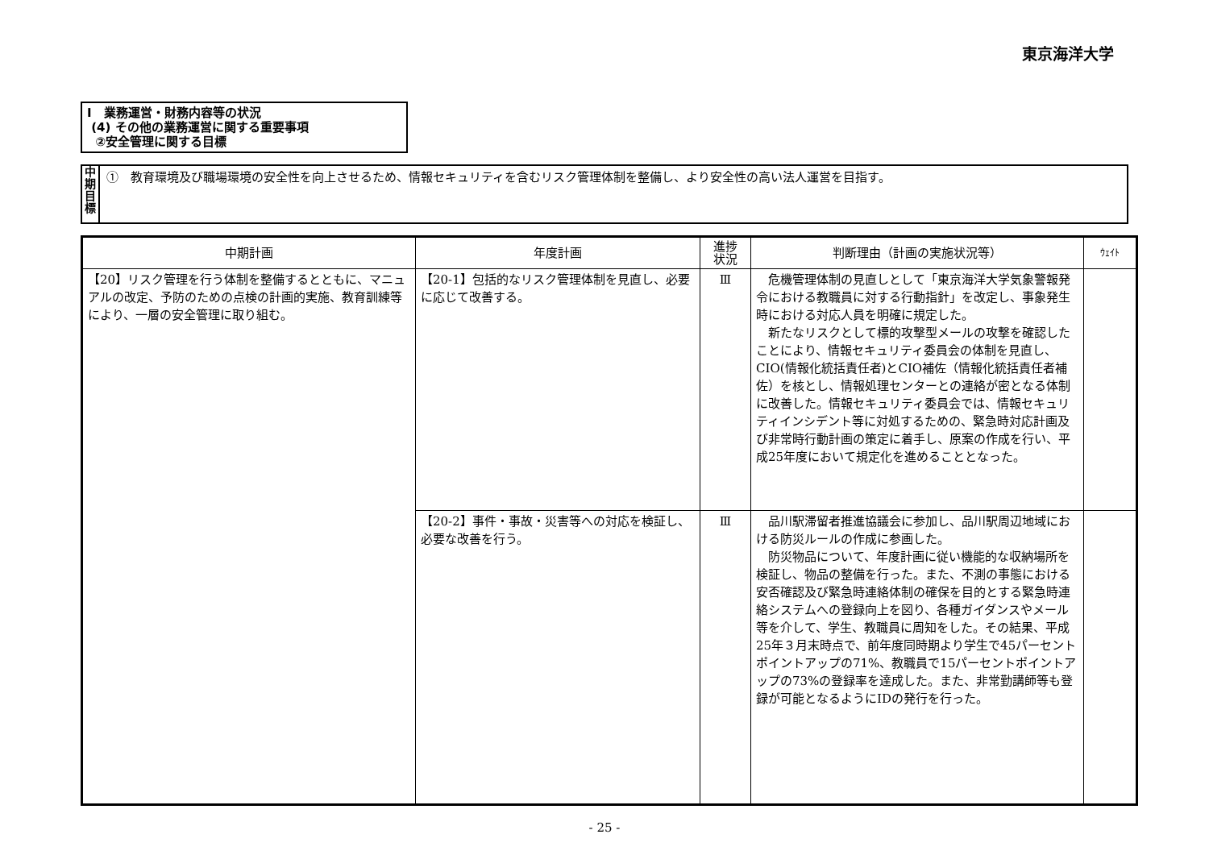東京海洋大学
Ⅰ　業務運営・財務内容等の状況
(4) その他の業務運営に関する重要事項
②安全管理に関する目標
中
期
目
標
①　教育環境及び職場環境の安全性を向上させるため、情報セキュリティを含むリスク管理体制を整備し、より安全性の高い法人運営を目指す。
| 中期計画 | 年度計画 | 進捗 状況 | 判断理由（計画の実施状況等） | ｳｪｲﾄ |
| --- | --- | --- | --- | --- |
| 【20】リスク管理を行う体制を整備するとともに、マニュアルの改定、予防のための点検の計画的実施、教育訓練等により、一層の安全管理に取り組む。 | 【20-1】包括的なリスク管理体制を見直し、必要に応じて改善する。 | Ⅲ | 危機管理体制の見直しとして「東京海洋大学気象警報発令における教職員に対する行動指針」を改定し、事象発生時における対応人員を明確に規定した。 新たなリスクとして標的攻撃型メールの攻撃を確認したことにより、情報セキュリティ委員会の体制を見直し、CIO(情報化統括責任者)とCIO補佐（情報化統括責任者補佐）を核とし、情報処理センターとの連絡が密となる体制に改善した。情報セキュリティ委員会では、情報セキュリティインシデント等に対処するための、緊急時対応計画及び非常時行動計画の策定に着手し、原案の作成を行い、平成25年度において規定化を進めることとなった。 | |
| | 【20-2】事件・事故・災害等への対応を検証し、必要な改善を行う。 | Ⅲ | 品川駅滞留者推進協議会に参加し、品川駅周辺地域における防災ルールの作成に参画した。 防災物品について、年度計画に従い機能的な収納場所を検証し、物品の整備を行った。また、不測の事態における安否確認及び緊急時連絡体制の確保を目的とする緊急時連絡システムへの登録向上を図り、各種ガイダンスやメール等を介して、学生、教職員に周知をした。その結果、平成25年３月末時点で、前年度同時期より学生で45パーセントポイントアップの71%、教職員で15パーセントポイントアップの73%の登録率を達成した。また、非常勤講師等も登録が可能となるようにIDの発行を行った。 | |
- 25 -